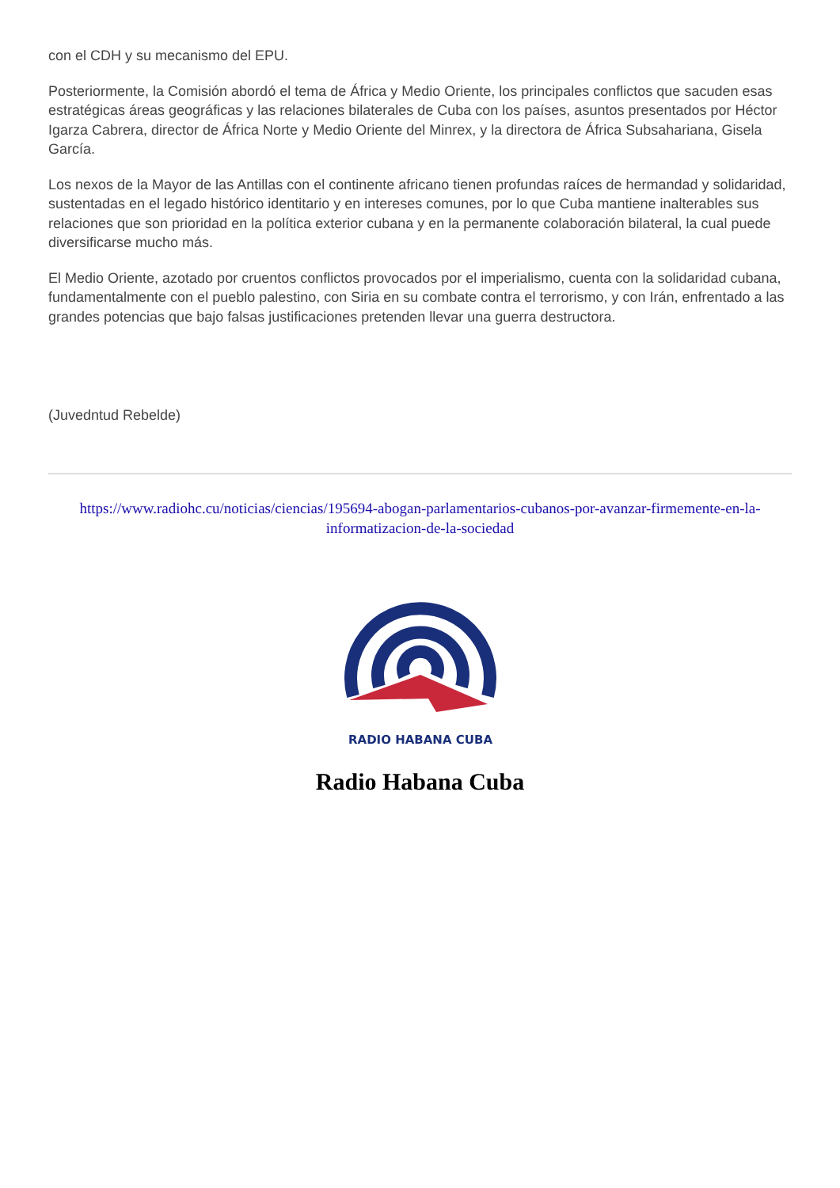con el CDH y su mecanismo del EPU.
Posteriormente, la Comisión abordó el tema de África y Medio Oriente, los principales conflictos que sacuden esas estratégicas áreas geográficas y las relaciones bilaterales de Cuba con los países, asuntos presentados por Héctor Igarza Cabrera, director de África Norte y Medio Oriente del Minrex, y la directora de África Subsahariana, Gisela García.
Los nexos de la Mayor de las Antillas con el continente africano tienen profundas raíces de hermandad y solidaridad, sustentadas en el legado histórico identitario y en intereses comunes, por lo que Cuba mantiene inalterables sus relaciones que son prioridad en la política exterior cubana y en la permanente colaboración bilateral, la cual puede diversificarse mucho más.
El Medio Oriente, azotado por cruentos conflictos provocados por el imperialismo, cuenta con la solidaridad cubana, fundamentalmente con el pueblo palestino, con Siria en su combate contra el terrorismo, y con Irán, enfrentado a las grandes potencias que bajo falsas justificaciones pretenden llevar una guerra destructora.
(Juvedntud Rebelde)
https://www.radiohc.cu/noticias/ciencias/195694-abogan-parlamentarios-cubanos-por-avanzar-firmemente-en-la-informatizacion-de-la-sociedad
RADIO HABANA CUBA
Radio Habana Cuba